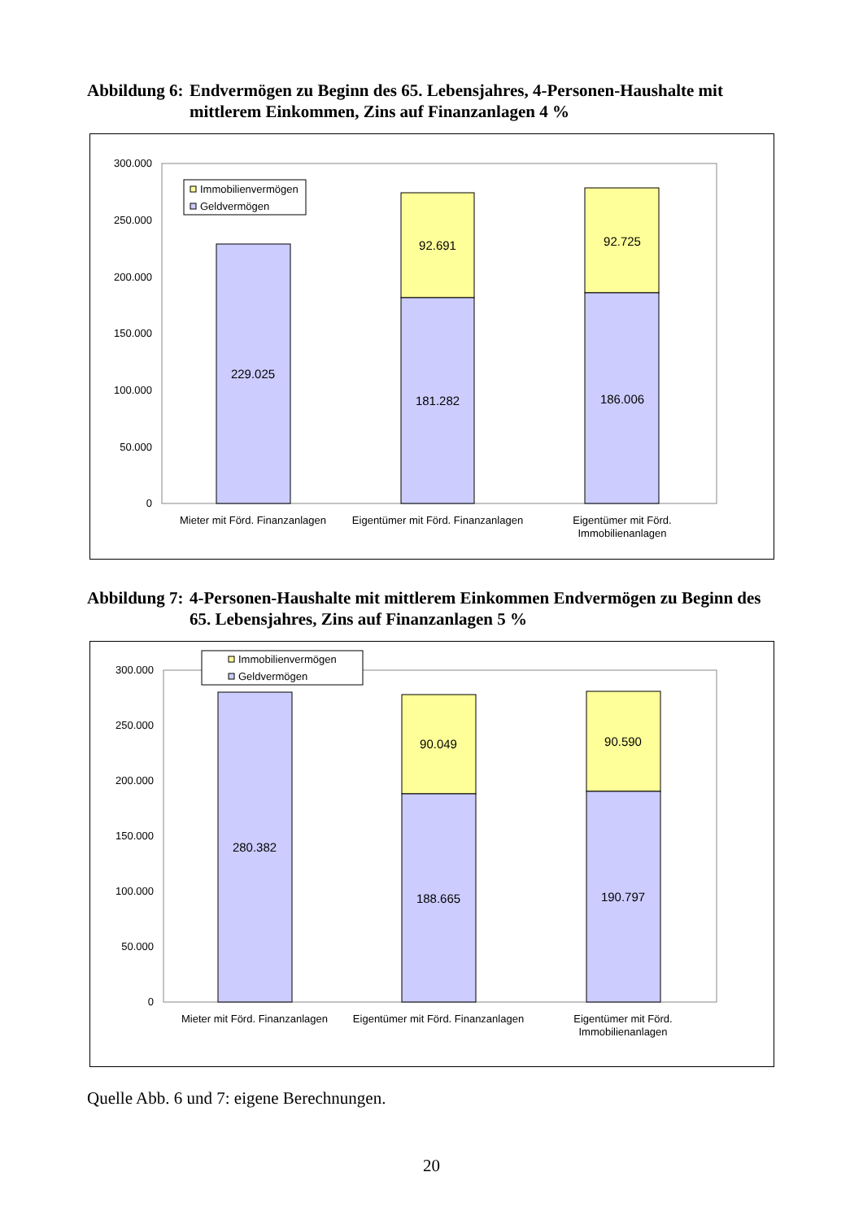Abbildung 6:
Endvermögen zu Beginn des 65. Lebensjahres, 4-Personen-Haushalte mit mittlerem Einkommen, Zins auf Finanzanlagen 4 %
300.000
250.000
200.000
150.000
100.000
50.000
0
229.025
92.691
181.282
92.725
186.006
Mieter mit Förd. Finanzanlagen
Eigentümer mit Förd. Finanzanlagen
Eigentümer mit Förd.
Immobilienanlagen
Immobilienvermögen
Geldvermögen
Abbildung 7:
4-Personen-Haushalte mit mittlerem Einkommen Endvermögen zu Beginn des 65. Lebensjahres, Zins auf Finanzanlagen 5 %
300.000
250.000
200.000
150.000
100.000
50.000
0
280.382
90.049
188.665
90.590
190.797
Mieter mit Förd. Finanzanlagen
Eigentümer mit Förd. Finanzanlagen
Eigentümer mit Förd.
Immobilienanlagen
Immobilienvermögen
Geldvermögen
Quelle Abb. 6 und 7: eigene Berechnungen.
20